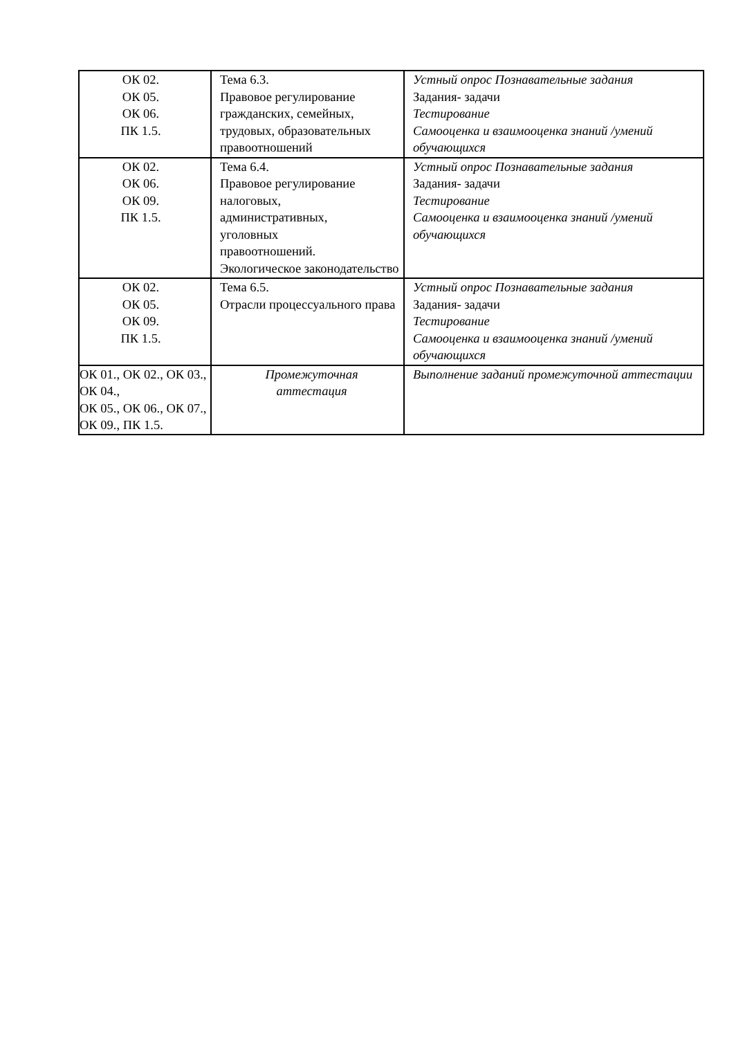| ОК 02. ОК 05. ОК 06. ПК 1.5. | Тема 6.3. Правовое регулирование гражданских, семейных, трудовых, образовательных правоотношений | Устный опрос Познавательные задания Задания- задачи Тестирование Самооценка и взаимооценка знаний /умений обучающихся |
| ОК 02. ОК 06. ОК 09. ПК 1.5. | Тема 6.4. Правовое регулирование налоговых, административных, уголовных правоотношений. Экологическое законодательство | Устный опрос Познавательные задания Задания- задачи Тестирование Самооценка и взаимооценка знаний /умений обучающихся |
| ОК 02. ОК 05. ОК 09. ПК 1.5. | Тема 6.5. Отрасли процессуального права | Устный опрос Познавательные задания Задания- задачи Тестирование Самооценка и взаимооценка знаний /умений обучающихся |
| ОК 01., ОК 02., ОК 03., ОК 04., ОК 05., ОК 06., ОК 07., ОК 09., ПК 1.5. | Промежуточная аттестация | Выполнение заданий промежуточной аттестации |